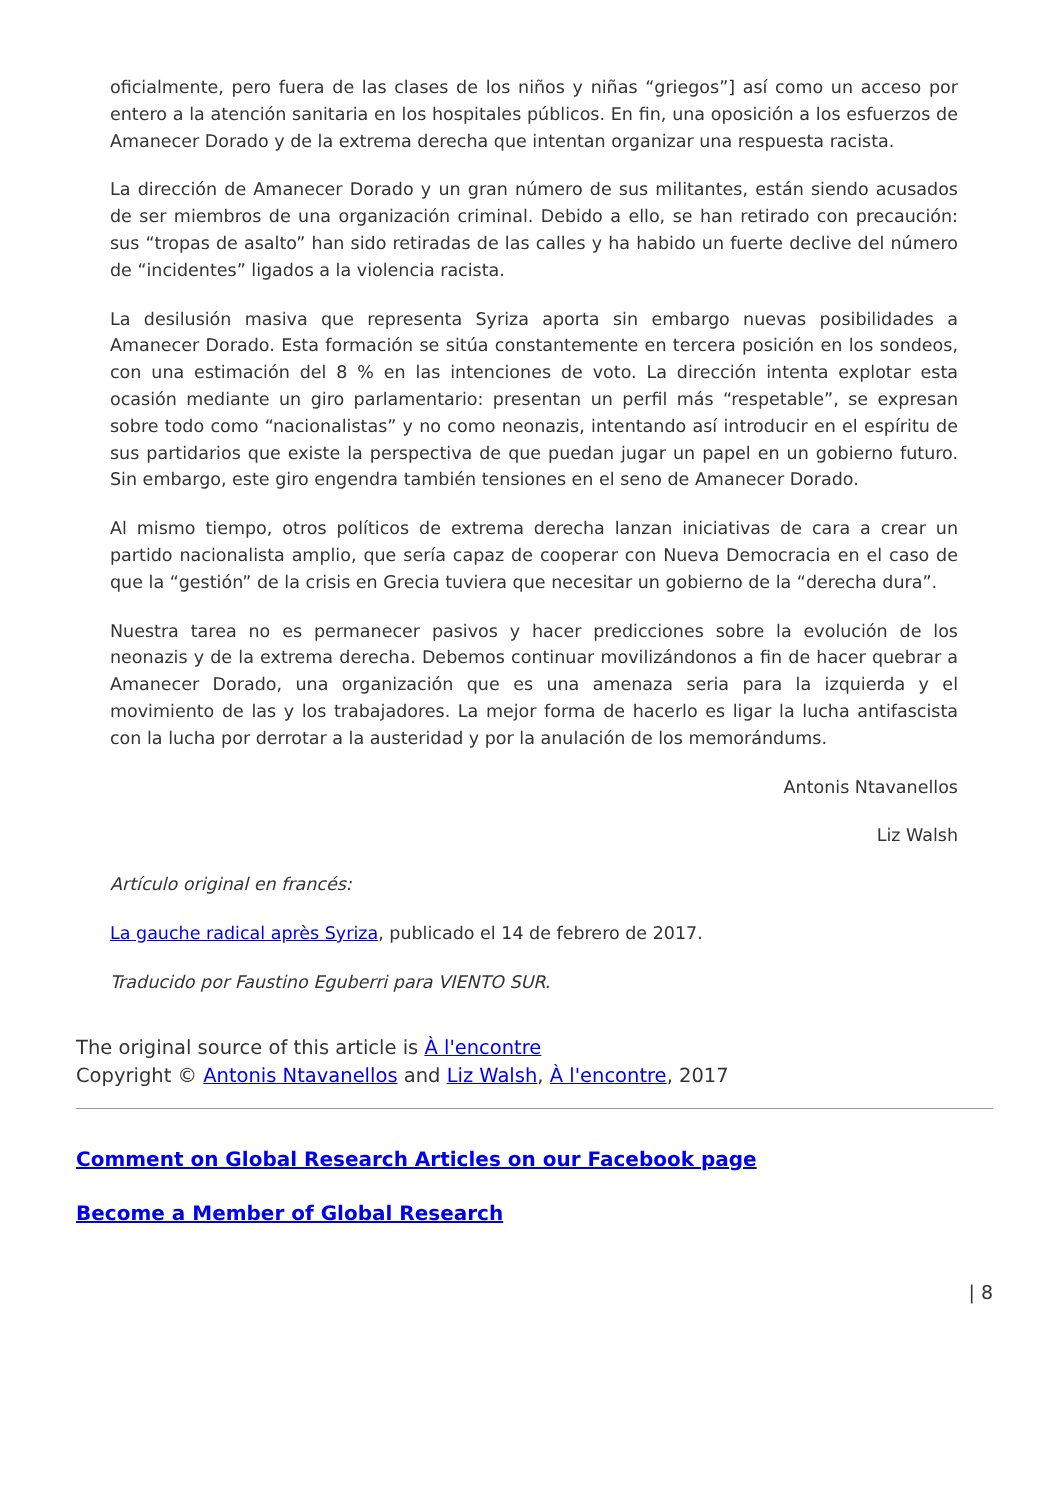oficialmente, pero fuera de las clases de los niños y niñas “griegos”] así como un acceso por entero a la atención sanitaria en los hospitales públicos. En fin, una oposición a los esfuerzos de Amanecer Dorado y de la extrema derecha que intentan organizar una respuesta racista.
La dirección de Amanecer Dorado y un gran número de sus militantes, están siendo acusados de ser miembros de una organización criminal. Debido a ello, se han retirado con precaución: sus “tropas de asalto” han sido retiradas de las calles y ha habido un fuerte declive del número de “incidentes” ligados a la violencia racista.
La desilusión masiva que representa Syriza aporta sin embargo nuevas posibilidades a Amanecer Dorado. Esta formación se sitúa constantemente en tercera posición en los sondeos, con una estimación del 8 % en las intenciones de voto. La dirección intenta explotar esta ocasión mediante un giro parlamentario: presentan un perfil más “respetable”, se expresan sobre todo como “nacionalistas” y no como neonazis, intentando así introducir en el espíritu de sus partidarios que existe la perspectiva de que puedan jugar un papel en un gobierno futuro. Sin embargo, este giro engendra también tensiones en el seno de Amanecer Dorado.
Al mismo tiempo, otros políticos de extrema derecha lanzan iniciativas de cara a crear un partido nacionalista amplio, que sería capaz de cooperar con Nueva Democracia en el caso de que la “gestión” de la crisis en Grecia tuviera que necesitar un gobierno de la “derecha dura”.
Nuestra tarea no es permanecer pasivos y hacer predicciones sobre la evolución de los neonazis y de la extrema derecha. Debemos continuar movilizándonos a fin de hacer quebrar a Amanecer Dorado, una organización que es una amenaza seria para la izquierda y el movimiento de las y los trabajadores. La mejor forma de hacerlo es ligar la lucha antifascista con la lucha por derrotar a la austeridad y por la anulación de los memorándums.
Antonis Ntavanellos
Liz Walsh
Artículo original en francés:
La gauche radical après Syriza, publicado el 14 de febrero de 2017.
Traducido por Faustino Eguberri para VIENTO SUR.
The original source of this article is À l'encontre
Copyright © Antonis Ntavanellos and Liz Walsh, À l'encontre, 2017
Comment on Global Research Articles on our Facebook page
Become a Member of Global Research
| 8